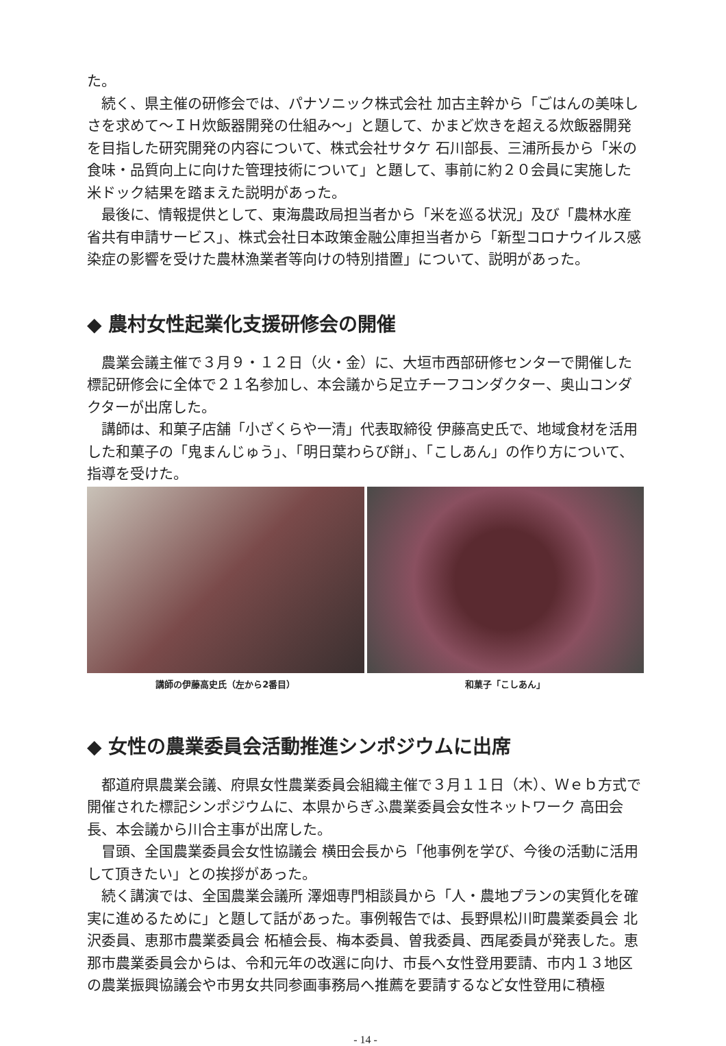た。
　続く、県主催の研修会では、パナソニック株式会社 加古主幹から「ごはんの美味しさを求めて～ＩＨ炊飯器開発の仕組み～」と題して、かまど炊きを超える炊飯器開発を目指した研究開発の内容について、株式会社サタケ 石川部長、三浦所長から「米の食味・品質向上に向けた管理技術について」と題して、事前に約２０会員に実施した米ドック結果を踏まえた説明があった。
　最後に、情報提供として、東海農政局担当者から「米を巡る状況」及び「農林水産省共有申請サービス」、株式会社日本政策金融公庫担当者から「新型コロナウイルス感染症の影響を受けた農林漁業者等向けの特別措置」について、説明があった。
◆ 農村女性起業化支援研修会の開催
　農業会議主催で３月９・１２日（火・金）に、大垣市西部研修センターで開催した標記研修会に全体で２１名参加し、本会議から足立チーフコンダクター、奥山コンダクターが出席した。
　講師は、和菓子店舗「小ざくらや一清」代表取締役 伊藤高史氏で、地域食材を活用した和菓子の「鬼まんじゅう」、「明日葉わらび餅」、「こしあん」の作り方について、指導を受けた。
講師の伊藤高史氏（左から2番目） 和菓子「こしあん」
◆ 女性の農業委員会活動推進シンポジウムに出席
　都道府県農業会議、府県女性農業委員会組織主催で３月１１日（木）、Ｗｅｂ方式で開催された標記シンポジウムに、本県からぎふ農業委員会女性ネットワーク 高田会長、本会議から川合主事が出席した。
　冒頭、全国農業委員会女性協議会 横田会長から「他事例を学び、今後の活動に活用して頂きたい」との挨拶があった。
　続く講演では、全国農業会議所 澤畑専門相談員から「人・農地プランの実質化を確実に進めるために」と題して話があった。事例報告では、長野県松川町農業委員会 北沢委員、恵那市農業委員会 柘植会長、梅本委員、曽我委員、西尾委員が発表した。恵那市農業委員会からは、令和元年の改選に向け、市長へ女性登用要請、市内１３地区の農業振興協議会や市男女共同参画事務局へ推薦を要請するなど女性登用に積極
- 14 -